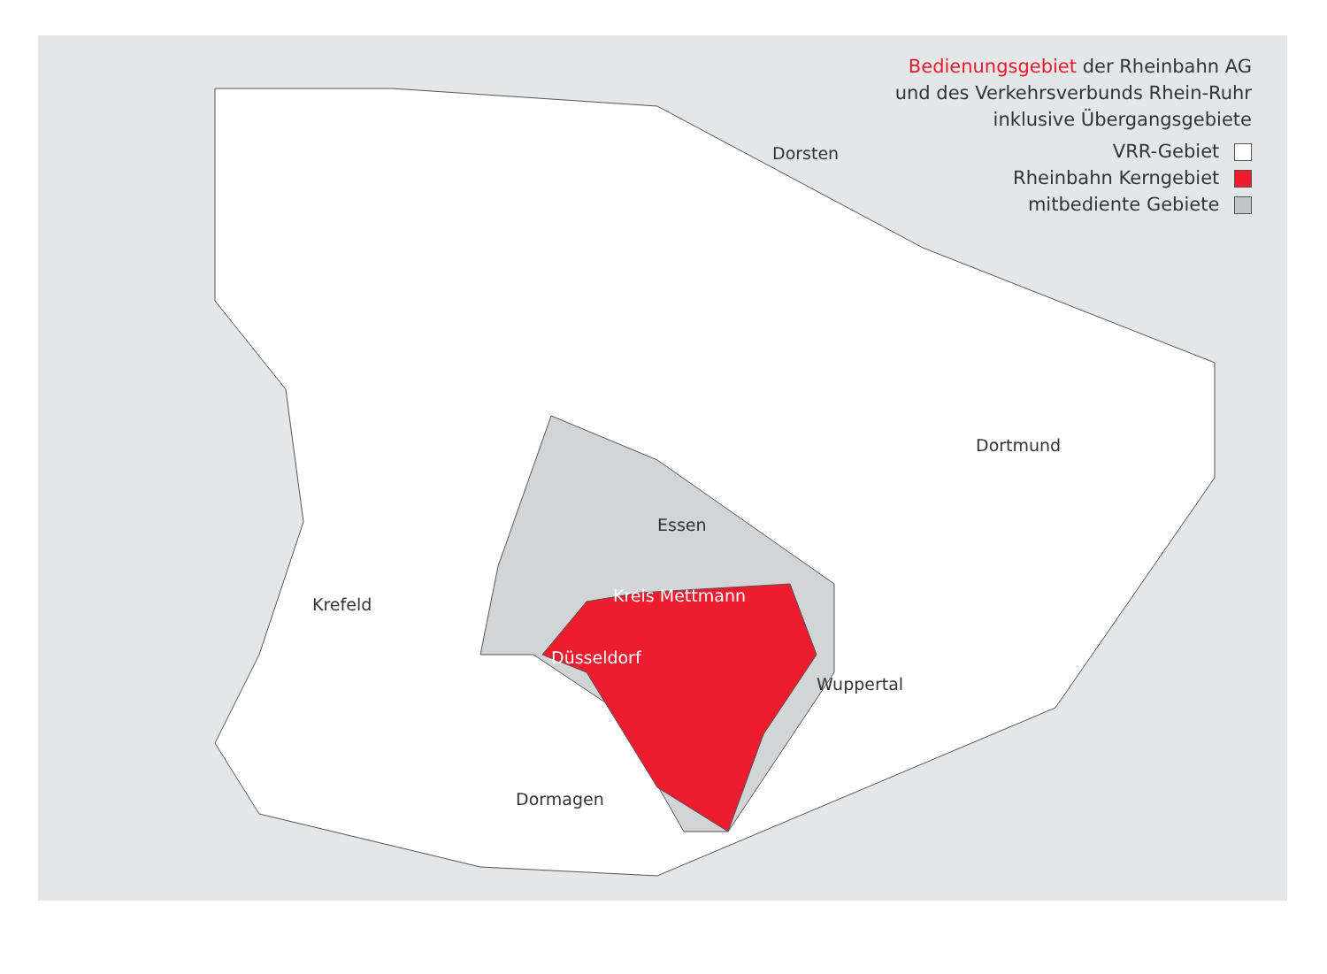Dorsten
Dortmund
Essen
Wuppertal
Düsseldorf
Kreis Mettmann
Krefeld
Dormagen
Bedienungsgebiet der Rheinbahn AG
und des Verkehrsverbunds Rhein-Ruhr
inklusive Übergangsgebiete
VRR-Gebiet
Rheinbahn Kerngebiet
mitbediente Gebiete